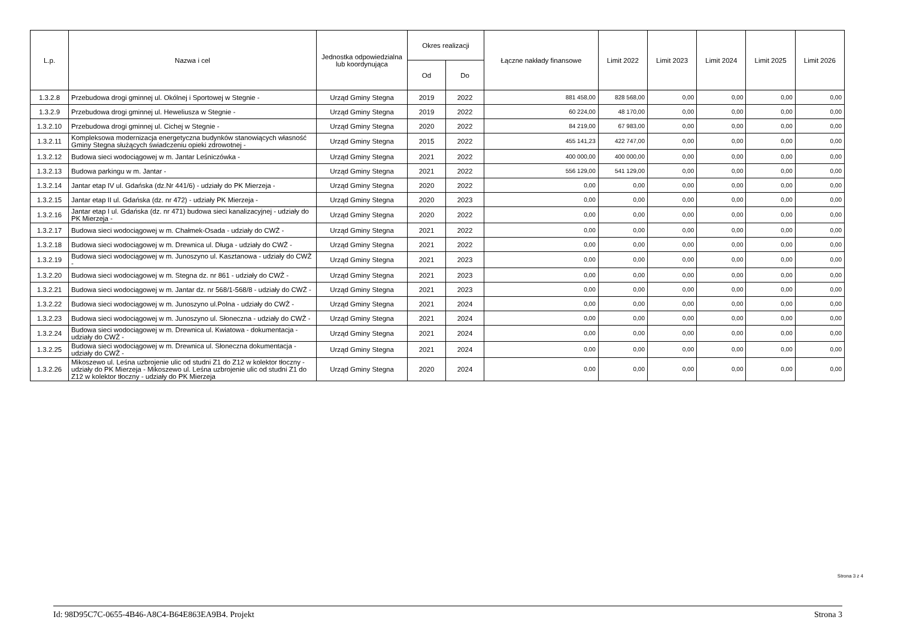| L.p. | Nazwa i cel | Jednostka odpowiedzialna lub koordynująca | Okres realizacji | | Łączne nakłady finansowe | Limit 2022 | Limit 2023 | Limit 2024 | Limit 2025 | Limit 2026 |
| --- | --- | --- | --- | --- | --- | --- | --- | --- | --- | --- |
| | | | Od | Do | | | | | | |
| 1.3.2.8 | Przebudowa drogi gminnej ul. Okólnej i Sportowej w Stegnie - | Urząd Gminy Stegna | 2019 | 2022 | 881 458,00 | 828 568,00 | 0,00 | 0,00 | 0,00 | 0,00 |
| 1.3.2.9 | Przebudowa drogi gminnej ul. Heweliusza w Stegnie - | Urząd Gminy Stegna | 2019 | 2022 | 60 224,00 | 48 170,00 | 0,00 | 0,00 | 0,00 | 0,00 |
| 1.3.2.10 | Przebudowa drogi gminnej ul. Cichej w Stegnie - | Urząd Gminy Stegna | 2020 | 2022 | 84 219,00 | 67 983,00 | 0,00 | 0,00 | 0,00 | 0,00 |
| 1.3.2.11 | Kompleksowa modernizacja energetyczna budynków stanowiących własność Gminy Stegna służących świadczeniu opieki zdrowotnej - | Urząd Gminy Stegna | 2015 | 2022 | 455 141,23 | 422 747,00 | 0,00 | 0,00 | 0,00 | 0,00 |
| 1.3.2.12 | Budowa sieci wodociągowej w m. Jantar Leśniczówka - | Urząd Gminy Stegna | 2021 | 2022 | 400 000,00 | 400 000,00 | 0,00 | 0,00 | 0,00 | 0,00 |
| 1.3.2.13 | Budowa parkingu w m. Jantar - | Urząd Gminy Stegna | 2021 | 2022 | 556 129,00 | 541 129,00 | 0,00 | 0,00 | 0,00 | 0,00 |
| 1.3.2.14 | Jantar etap IV ul. Gdańska (dz.Nr 441/6) - udziały do PK Mierzeja - | Urząd Gminy Stegna | 2020 | 2022 | 0,00 | 0,00 | 0,00 | 0,00 | 0,00 | 0,00 |
| 1.3.2.15 | Jantar etap II ul. Gdańska (dz. nr 472) - udziały PK Mierzeja - | Urząd Gminy Stegna | 2020 | 2023 | 0,00 | 0,00 | 0,00 | 0,00 | 0,00 | 0,00 |
| 1.3.2.16 | Jantar etap I ul. Gdańska (dz. nr 471) budowa sieci kanalizacyjnej - udziały do PK Mierzeja - | Urząd Gminy Stegna | 2020 | 2022 | 0,00 | 0,00 | 0,00 | 0,00 | 0,00 | 0,00 |
| 1.3.2.17 | Budowa sieci wodociągowej w m. Chałmek-Osada - udziały do CWŻ - | Urząd Gminy Stegna | 2021 | 2022 | 0,00 | 0,00 | 0,00 | 0,00 | 0,00 | 0,00 |
| 1.3.2.18 | Budowa sieci wodociągowej w m. Drewnica ul. Długa - udziały do CWŻ - | Urząd Gminy Stegna | 2021 | 2022 | 0,00 | 0,00 | 0,00 | 0,00 | 0,00 | 0,00 |
| 1.3.2.19 | Budowa sieci wodociągowej w m. Junoszyno ul. Kasztanowa - udziały do CWŻ - | Urząd Gminy Stegna | 2021 | 2023 | 0,00 | 0,00 | 0,00 | 0,00 | 0,00 | 0,00 |
| 1.3.2.20 | Budowa sieci wodociągowej w m. Stegna dz. nr 861 - udziały do CWŻ - | Urząd Gminy Stegna | 2021 | 2023 | 0,00 | 0,00 | 0,00 | 0,00 | 0,00 | 0,00 |
| 1.3.2.21 | Budowa sieci wodociągowej w m. Jantar dz. nr 568/1-568/8 - udziały do CWŻ - | Urząd Gminy Stegna | 2021 | 2023 | 0,00 | 0,00 | 0,00 | 0,00 | 0,00 | 0,00 |
| 1.3.2.22 | Budowa sieci wodociągowej w m. Junoszyno ul.Polna - udziały do CWŻ - | Urząd Gminy Stegna | 2021 | 2024 | 0,00 | 0,00 | 0,00 | 0,00 | 0,00 | 0,00 |
| 1.3.2.23 | Budowa sieci wodociągowej w m. Junoszyno ul. Słoneczna - udziały do CWŻ - | Urząd Gminy Stegna | 2021 | 2024 | 0,00 | 0,00 | 0,00 | 0,00 | 0,00 | 0,00 |
| 1.3.2.24 | Budowa sieci wodociągowej w m. Drewnica ul. Kwiatowa - dokumentacja - udziały do CWŻ - | Urząd Gminy Stegna | 2021 | 2024 | 0,00 | 0,00 | 0,00 | 0,00 | 0,00 | 0,00 |
| 1.3.2.25 | Budowa sieci wodociągowej w m. Drewnica ul. Słoneczna dokumentacja - udziały do CWŻ - | Urząd Gminy Stegna | 2021 | 2024 | 0,00 | 0,00 | 0,00 | 0,00 | 0,00 | 0,00 |
| 1.3.2.26 | Mikoszewo ul. Leśna uzbrojenie ulic od studni Z1 do Z12 w kolektor tłoczny - udziały do PK Mierzeja - Mikoszewo ul. Leśna uzbrojenie ulic od studni Z1 do Z12 w kolektor tłoczny - udziały do PK Mierzeja | Urząd Gminy Stegna | 2020 | 2024 | 0,00 | 0,00 | 0,00 | 0,00 | 0,00 | 0,00 |
Strona 3 z 4
Id: 98D95C7C-0655-4B46-A8C4-B64E863EA9B4. Projekt Strona 3